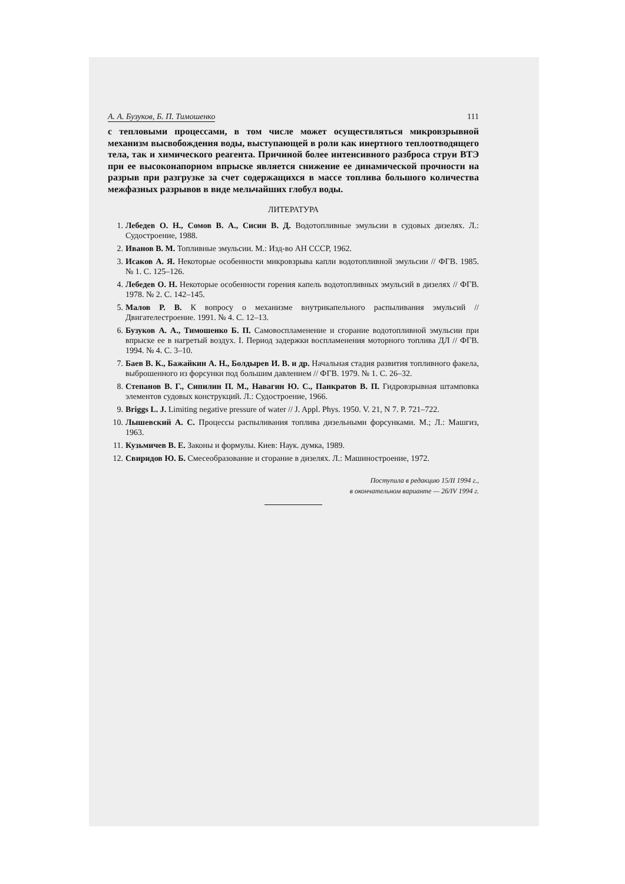А. А. Бузуков, Б. П. Тимошенко 111
с тепловыми процессами, в том числе может осуществляться микровзрывной механизм высвобождения воды, выступающей в роли как инертного теплоотводящего тела, так и химического реагента. Причиной более интенсивного разброса струи ВТЭ при ее высоконапорном впрыске является снижение ее динамической прочности на разрыв при разгрузке за счет содержащихся в массе топлива большого количества межфазных разрывов в виде мельчайших глобул воды.
ЛИТЕРАТУРА
1. Лебедев О. Н., Сомов В. А., Сисин В. Д. Водотопливные эмульсии в судовых дизелях. Л.: Судостроение, 1988.
2. Иванов В. М. Топливные эмульсии. М.: Изд-во АН СССР, 1962.
3. Исаков А. Я. Некоторые особенности микровзрыва капли водотопливной эмульсии // ФГВ. 1985. № 1. С. 125–126.
4. Лебедев О. Н. Некоторые особенности горения капель водотопливных эмульсий в дизелях // ФГВ. 1978. № 2. С. 142–145.
5. Малов Р. В. К вопросу о механизме внутрикапельного распыливания эмульсий // Двигателестроение. 1991. № 4. С. 12–13.
6. Бузуков А. А., Тимошенко Б. П. Самовоспламенение и сгорание водотопливной эмульсии при впрыске ее в нагретый воздух. I. Период задержки воспламенения моторного топлива ДЛ // ФГВ. 1994. № 4. С. 3–10.
7. Баев В. К., Бажайкин А. Н., Болдырев И. В. и др. Начальная стадия развития топливного факела, выброшенного из форсунки под большим давлением // ФГВ. 1979. № 1. С. 26–32.
8. Степанов В. Г., Сипилин П. М., Навагин Ю. С., Панкратов В. П. Гидровзрывная штамповка элементов судовых конструкций. Л.: Судостроение, 1966.
9. Briggs L. J. Limiting negative pressure of water // J. Appl. Phys. 1950. V. 21, N 7. P. 721–722.
10. Лышевский А. С. Процессы распыливания топлива дизельными форсунками. М.; Л.: Машгиз, 1963.
11. Кузьмичев В. Е. Законы и формулы. Киев: Наук. думка, 1989.
12. Свиридов Ю. Б. Смесеобразование и сгорание в дизелях. Л.: Машиностроение, 1972.
Поступила в редакцию 15/II 1994 г.,
в окончательном варианте — 26/IV 1994 г.